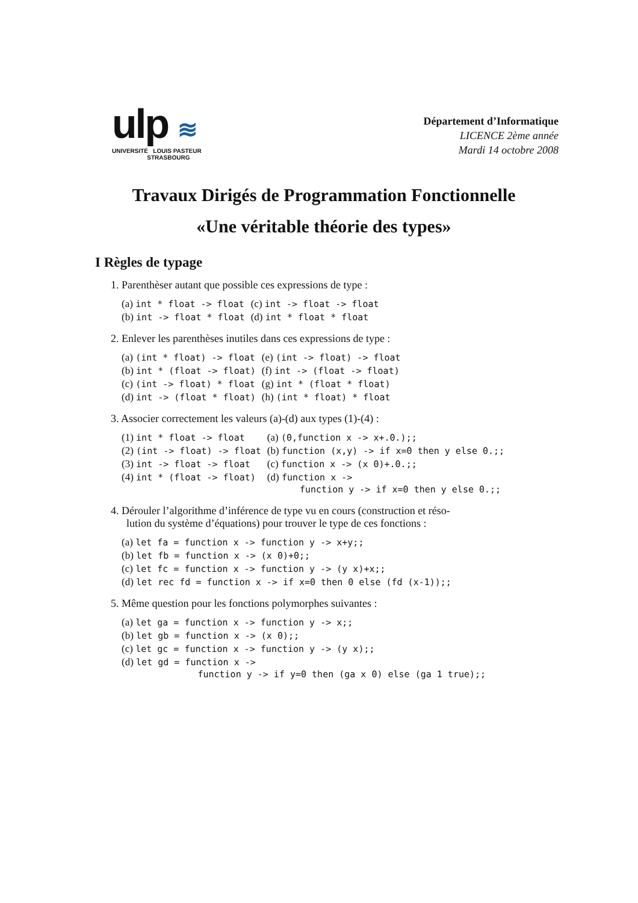ulp ≋
UNIVERSITÉ LOUIS PASTEUR
STRASBOURG
Département d’Informatique
LICENCE 2ème année
Mardi 14 octobre 2008
Travaux Dirigés de Programmation Fonctionnelle
«Une véritable théorie des types»
I Règles de typage
1. Parenthèser autant que possible ces expressions de type :
| (a) int * float -> float | (c) int -> float -> float |
| (b) int -> float * float | (d) int * float * float |
2. Enlever les parenthèses inutiles dans ces expressions de type :
| (a) (int * float) -> float | (e) (int -> float) -> float |
| (b) int * (float -> float) | (f) int -> (float -> float) |
| (c) (int -> float) * float | (g) int * (float * float) |
| (d) int -> (float * float) | (h) (int * float) * float |
3. Associer correctement les valeurs (a)-(d) aux types (1)-(4) :
| (1) int * float -> float | (a) (0,function x -> x+.0.);; |
| (2) (int -> float) -> float | (b) function (x,y) -> if x=0 then y else 0.;; |
| (3) int -> float -> float | (c) function x -> (x 0)+.0.;; |
| (4) int * (float -> float) | (d) function x -> function y -> if x=0 then y else 0.;; |
4. Dérouler l’algorithme d’inférence de type vu en cours (construction et réso-
lution du système d’équations) pour trouver le type de ces fonctions :
| (a) let fa = function x -> function y -> x+y;; |
| (b) let fb = function x -> (x 0)+0;; |
| (c) let fc = function x -> function y -> (y x)+x;; |
| (d) let rec fd = function x -> if x=0 then 0 else (fd (x-1));; |
5. Même question pour les fonctions polymorphes suivantes :
| (a) let ga = function x -> function y -> x;; |
| (b) let gb = function x -> (x 0);; |
| (c) let gc = function x -> function y -> (y x);; |
| (d) let gd = function x -> function y -> if y=0 then (ga x 0) else (ga 1 true);; |